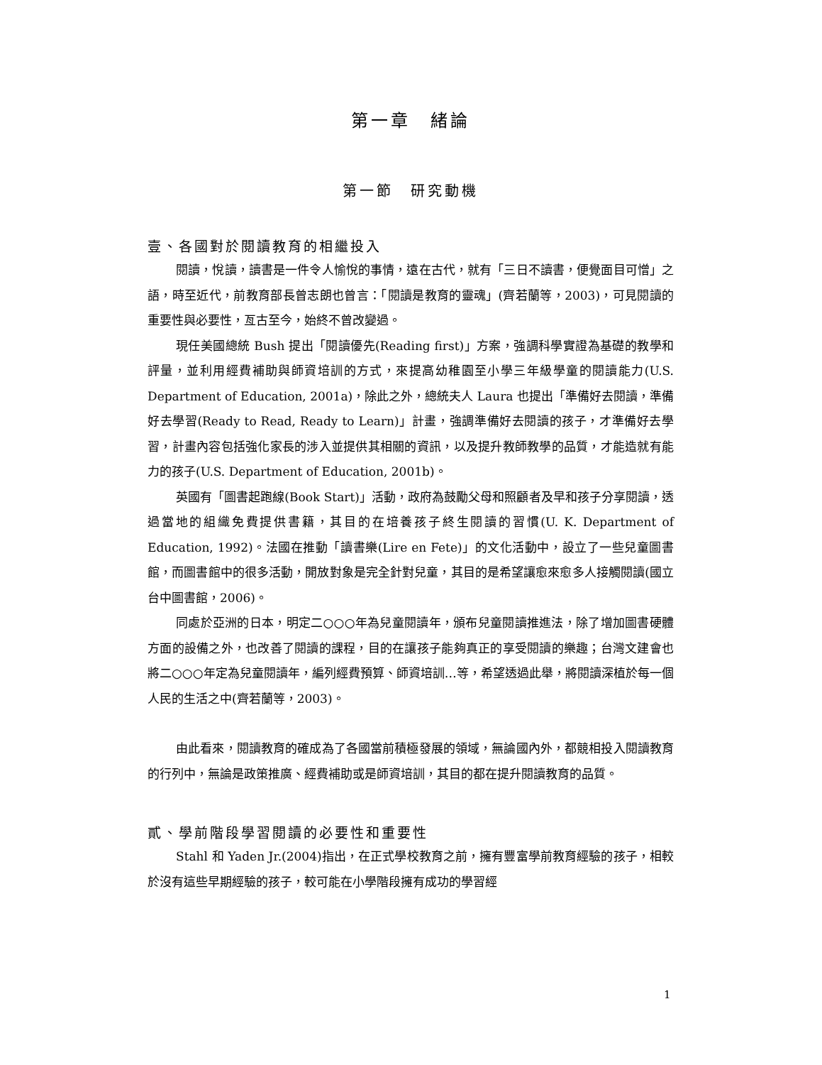第一章　緒論
第一節　研究動機
壹、各國對於閱讀教育的相繼投入
閱讀，悅讀，讀書是一件令人愉悅的事情，遠在古代，就有「三日不讀書，便覺面目可憎」之語，時至近代，前教育部長曾志朗也曾言：「閱讀是教育的靈魂」(齊若蘭等，2003)，可見閱讀的重要性與必要性，亙古至今，始終不曾改變過。
現任美國總統 Bush 提出「閱讀優先(Reading first)」方案，強調科學實證為基礎的教學和評量，並利用經費補助與師資培訓的方式，來提高幼稚園至小學三年級學童的閱讀能力(U.S. Department of Education, 2001a)，除此之外，總統夫人 Laura 也提出「準備好去閱讀，準備好去學習(Ready to Read, Ready to Learn)」計畫，強調準備好去閱讀的孩子，才準備好去學習，計畫內容包括強化家長的涉入並提供其相關的資訊，以及提升教師教學的品質，才能造就有能力的孩子(U.S. Department of Education, 2001b)。
英國有「圖書起跑線(Book Start)」活動，政府為鼓勵父母和照顧者及早和孩子分享閱讀，透過當地的組織免費提供書籍，其目的在培養孩子終生閱讀的習慣(U. K. Department of Education, 1992)。法國在推動「讀書樂(Lire en Fete)」的文化活動中，設立了一些兒童圖書館，而圖書館中的很多活動，開放對象是完全針對兒童，其目的是希望讓愈來愈多人接觸閱讀(國立台中圖書館，2006)。
同處於亞洲的日本，明定二○○○年為兒童閱讀年，頒布兒童閱讀推進法，除了增加圖書硬體方面的設備之外，也改善了閱讀的課程，目的在讓孩子能夠真正的享受閱讀的樂趣；台灣文建會也將二○○○年定為兒童閱讀年，編列經費預算、師資培訓…等，希望透過此舉，將閱讀深植於每一個人民的生活之中(齊若蘭等，2003)。
由此看來，閱讀教育的確成為了各國當前積極發展的領域，無論國內外，都競相投入閱讀教育的行列中，無論是政策推廣、經費補助或是師資培訓，其目的都在提升閱讀教育的品質。
貳、學前階段學習閱讀的必要性和重要性
Stahl 和 Yaden Jr.(2004)指出，在正式學校教育之前，擁有豐富學前教育經驗的孩子，相較於沒有這些早期經驗的孩子，較可能在小學階段擁有成功的學習經
1